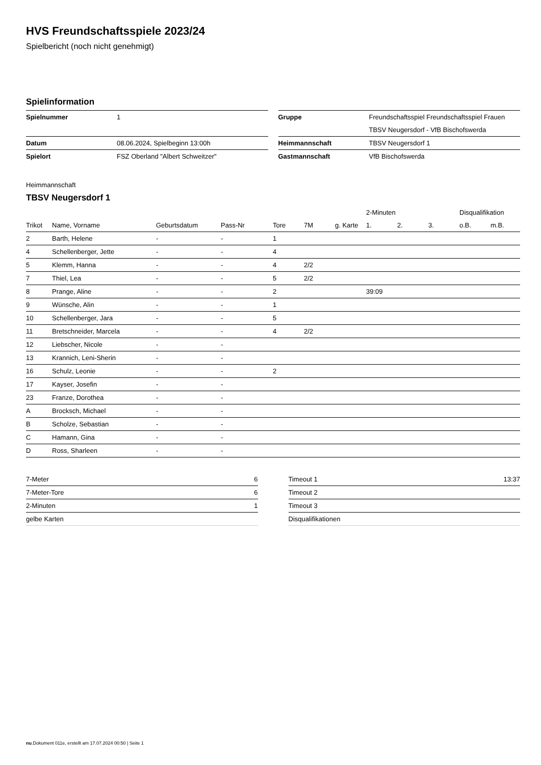HVS Freundschaftsspiele 2023/24
Spielbericht (noch nicht genehmigt)
Spielinformation
| Spielnummer | 1 |
| Datum | 08.06.2024, Spielbeginn 13:00h |
| Spielort | FSZ Oberland "Albert Schweitzer" |
| Gruppe | Freundschaftsspiel Freundschaftsspiel Frauen |
| | TBSV Neugersdorf - VfB Bischofswerda |
| Heimmannschaft | TBSV Neugersdorf 1 |
| Gastmannschaft | VfB Bischofswerda |
Heimmannschaft
TBSV Neugersdorf 1
| | | | | | | | 2-Minuten | | | Disqualifikation | |
| --- | --- | --- | --- | --- | --- | --- | --- | --- | --- | --- | --- |
| Trikot | Name, Vorname | Geburtsdatum | Pass-Nr | Tore | 7M | g. Karte | 1. | 2. | 3. | o.B. | m.B. |
| 2 | Barth, Helene | - | - | 1 | | | | | | | |
| 4 | Schellenberger, Jette | - | - | 4 | | | | | | | |
| 5 | Klemm, Hanna | - | - | 4 | 2/2 | | | | | | |
| 7 | Thiel, Lea | - | - | 5 | 2/2 | | | | | | |
| 8 | Prange, Aline | - | - | 2 | | | 39:09 | | | | |
| 9 | Wünsche, Alin | - | - | 1 | | | | | | | |
| 10 | Schellenberger, Jara | - | - | 5 | | | | | | | |
| 11 | Bretschneider, Marcela | - | - | 4 | 2/2 | | | | | | |
| 12 | Liebscher, Nicole | - | - | | | | | | | | |
| 13 | Krannich, Leni-Sherin | - | - | | | | | | | | |
| 16 | Schulz, Leonie | - | - | 2 | | | | | | | |
| 17 | Kayser, Josefin | - | - | | | | | | | | |
| 23 | Franze, Dorothea | - | - | | | | | | | | |
| A | Brocksch, Michael | - | - | | | | | | | | |
| B | Scholze, Sebastian | - | - | | | | | | | | |
| C | Hamann, Gina | - | - | | | | | | | | |
| D | Ross, Sharleen | - | - | | | | | | | | |
| 7-Meter | 6 |
| 7-Meter-Tore | 6 |
| 2-Minuten | 1 |
| gelbe Karten | |
| Timeout 1 | 13:37 |
| Timeout 2 | |
| Timeout 3 | |
| Disqualifikationen | |
nu.Dokument 011e, erstellt am 17.07.2024 00:50 | Seite 1